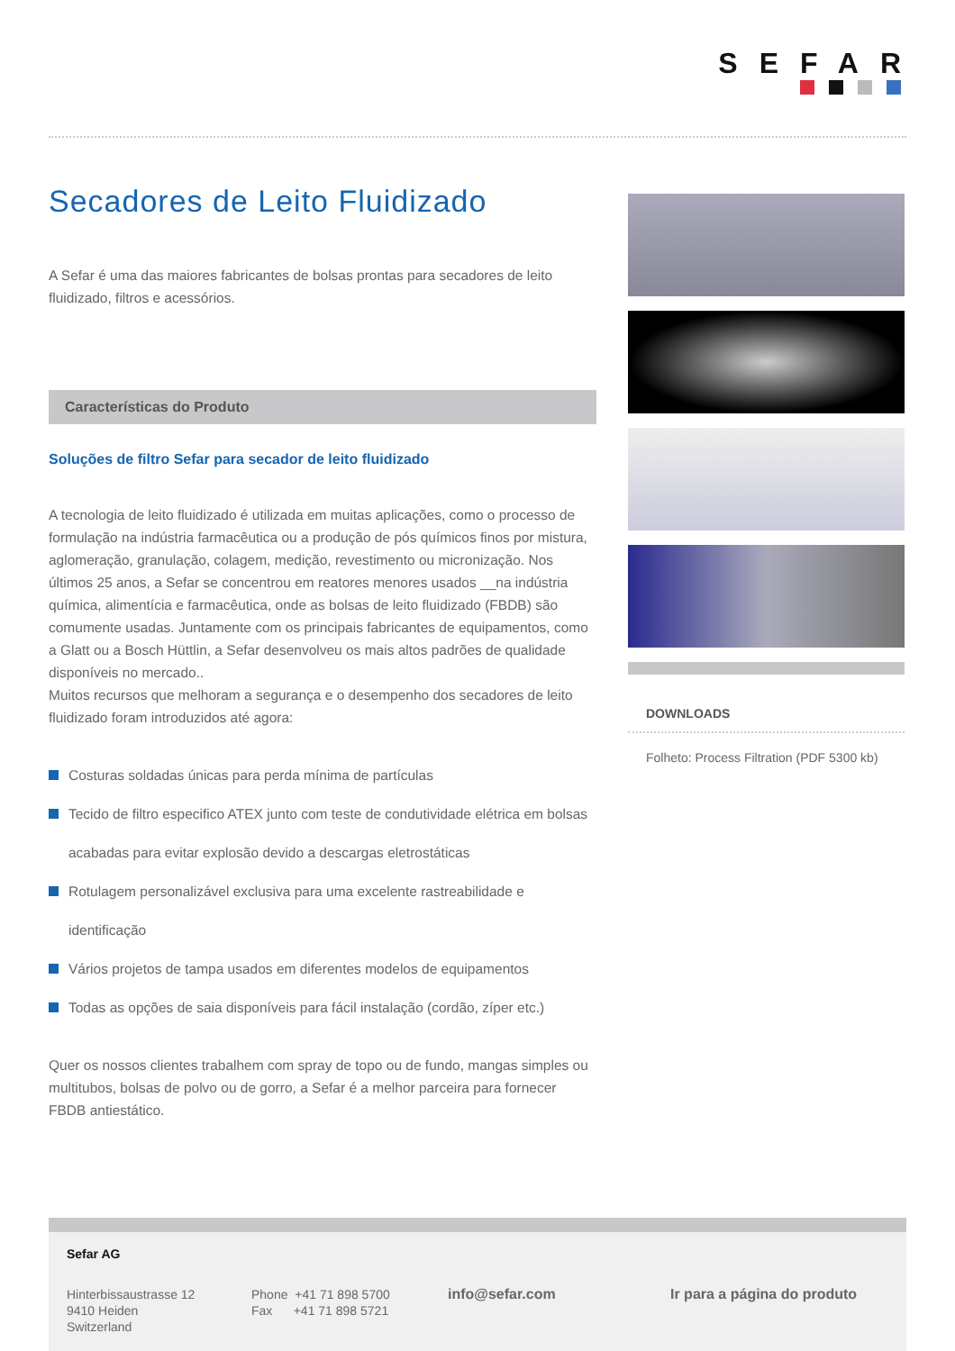SEFAR
Secadores de Leito Fluidizado
A Sefar é uma das maiores fabricantes de bolsas prontas para secadores de leito fluidizado, filtros e acessórios.
Características do Produto
Soluções de filtro Sefar para secador de leito fluidizado
A tecnologia de leito fluidizado é utilizada em muitas aplicações, como o processo de formulação na indústria farmacêutica ou a produção de pós químicos finos por mistura, aglomeração, granulação, colagem, medição, revestimento ou micronização. Nos últimos 25 anos, a Sefar se concentrou em reatores menores usados __na indústria química, alimentícia e farmacêutica, onde as bolsas de leito fluidizado (FBDB) são comumente usadas. Juntamente com os principais fabricantes de equipamentos, como a Glatt ou a Bosch Hüttlin, a Sefar desenvolveu os mais altos padrões de qualidade disponíveis no mercado..
Muitos recursos que melhoram a segurança e o desempenho dos secadores de leito fluidizado foram introduzidos até agora:
Costuras soldadas únicas para perda mínima de partículas
Tecido de filtro especifico ATEX junto com teste de condutividade elétrica em bolsas acabadas para evitar explosão devido a descargas eletrostáticas
Rotulagem personalizável exclusiva para uma excelente rastreabilidade e identificação
Vários projetos de tampa usados em diferentes modelos de equipamentos
Todas as opções de saia disponíveis para fácil instalação (cordão, zíper etc.)
Quer os nossos clientes trabalhem com spray de topo ou de fundo, mangas simples ou multitubos, bolsas de polvo ou de gorro, a Sefar é a melhor parceira para fornecer FBDB antiestático.
DOWNLOADS
Folheto: Process Filtration (PDF 5300 kb)
Sefar AG
Hinterbissaustrasse 12
9410 Heiden
Switzerland
Phone +41 71 898 5700
Fax +41 71 898 5721
info@sefar.com Ir para a página do produto